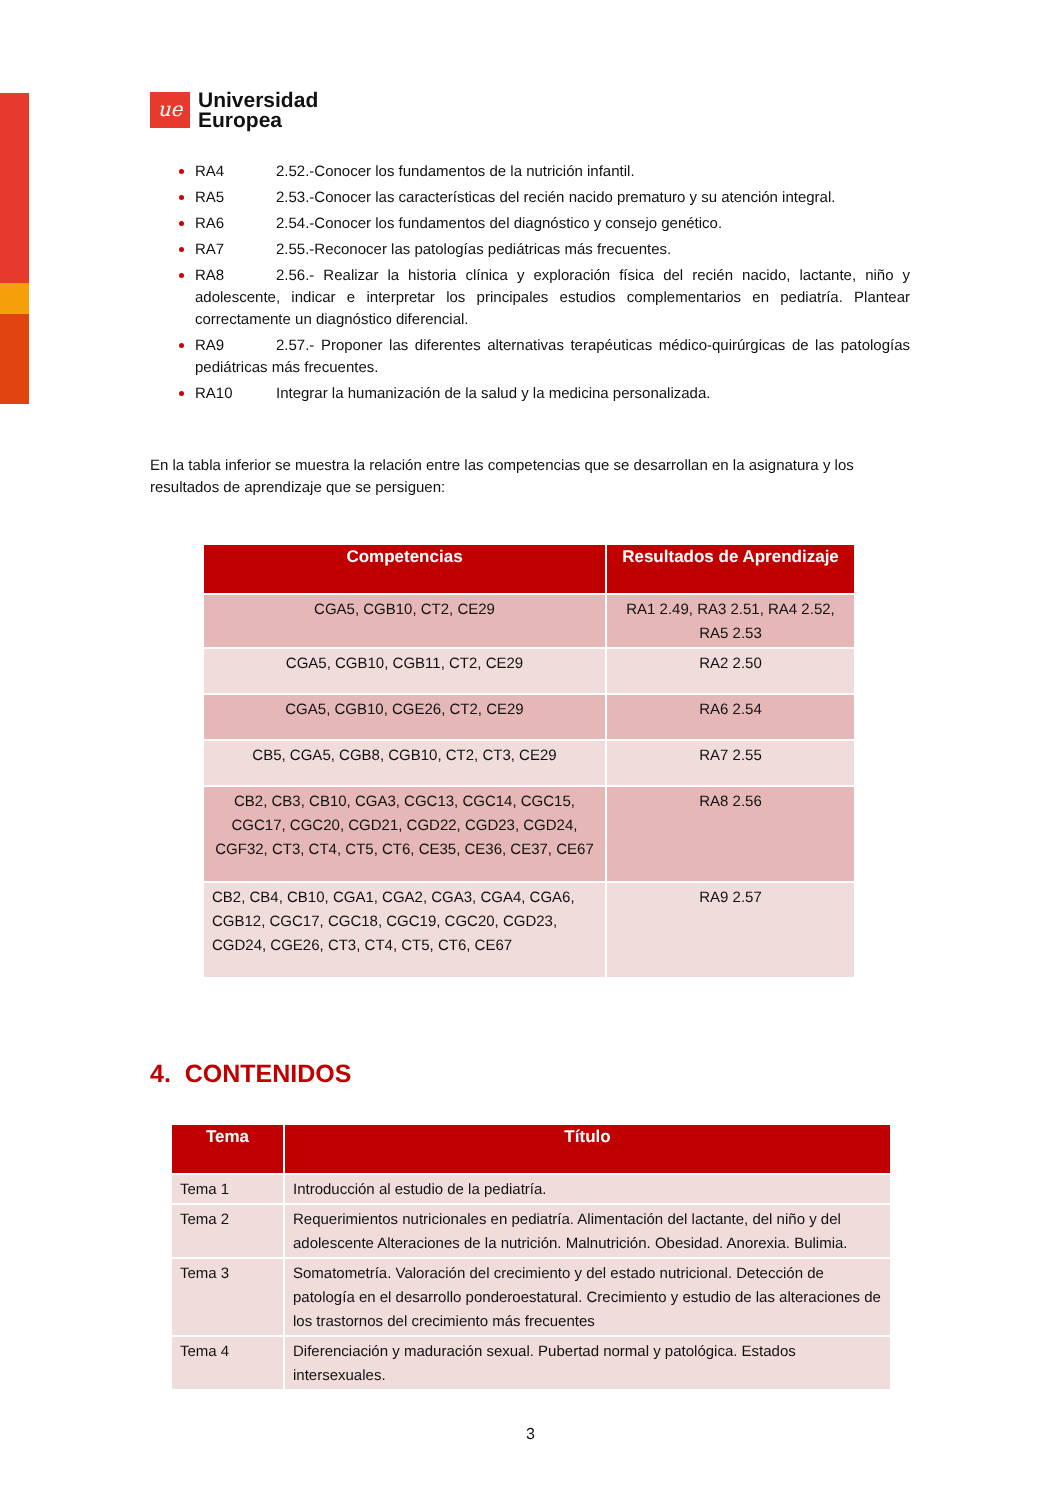ue
Universidad
Europea
RA4 2.52.-Conocer los fundamentos de la nutrición infantil.
RA5 2.53.-Conocer las características del recién nacido prematuro y su atención integral.
RA6 2.54.-Conocer los fundamentos del diagnóstico y consejo genético.
RA7 2.55.-Reconocer las patologías pediátricas más frecuentes.
RA8 2.56.- Realizar la historia clínica y exploración física del recién nacido, lactante, niño y adolescente, indicar e interpretar los principales estudios complementarios en pediatría. Plantear correctamente un diagnóstico diferencial.
RA9 2.57.- Proponer las diferentes alternativas terapéuticas médico-quirúrgicas de las patologías pediátricas más frecuentes.
RA10 Integrar la humanización de la salud y la medicina personalizada.
En la tabla inferior se muestra la relación entre las competencias que se desarrollan en la asignatura y los resultados de aprendizaje que se persiguen:
| Competencias | Resultados de Aprendizaje |
| --- | --- |
| CGA5, CGB10, CT2, CE29 | RA1 2.49, RA3 2.51, RA4 2.52, RA5 2.53 |
| CGA5, CGB10, CGB11, CT2, CE29 | RA2 2.50 |
| CGA5, CGB10, CGE26, CT2, CE29 | RA6 2.54 |
| CB5, CGA5, CGB8, CGB10, CT2, CT3, CE29 | RA7 2.55 |
| CB2, CB3, CB10, CGA3, CGC13, CGC14, CGC15, CGC17, CGC20, CGD21, CGD22, CGD23, CGD24, CGF32, CT3, CT4, CT5, CT6, CE35, CE36, CE37, CE67 | RA8 2.56 |
| CB2, CB4, CB10, CGA1, CGA2, CGA3, CGA4, CGA6, CGB12, CGC17, CGC18, CGC19, CGC20, CGD23, CGD24, CGE26, CT3, CT4, CT5, CT6, CE67 | RA9 2.57 |
4. CONTENIDOS
| Tema | Título |
| --- | --- |
| Tema 1 | Introducción al estudio de la pediatría. |
| Tema 2 | Requerimientos nutricionales en pediatría. Alimentación del lactante, del niño y del adolescente Alteraciones de la nutrición. Malnutrición. Obesidad. Anorexia. Bulimia. |
| Tema 3 | Somatometría. Valoración del crecimiento y del estado nutricional. Detección de patología en el desarrollo ponderoestatural. Crecimiento y estudio de las alteraciones de los trastornos del crecimiento más frecuentes |
| Tema 4 | Diferenciación y maduración sexual. Pubertad normal y patológica. Estados intersexuales. |
3